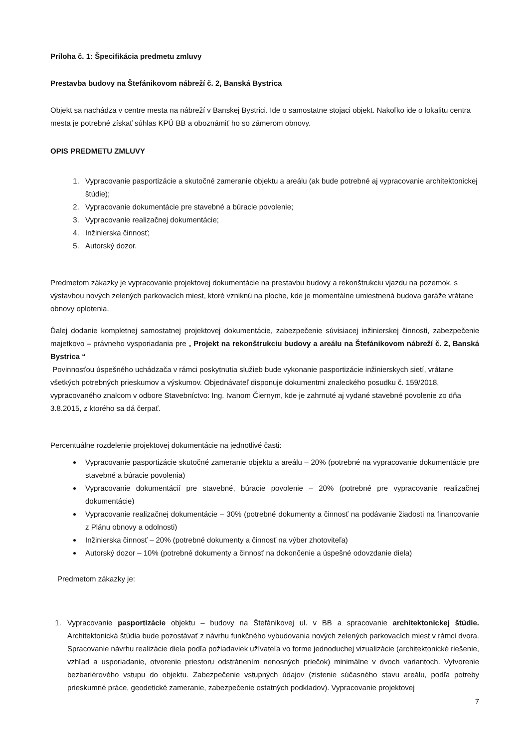Príloha č. 1: Špecifikácia predmetu zmluvy
Prestavba budovy na Štefánikovom nábreží č. 2, Banská Bystrica
Objekt sa nachádza v centre mesta na nábreží v Banskej Bystrici. Ide o samostatne stojaci objekt. Nakoľko ide o lokalitu centra mesta je potrebné získať súhlas KPÚ BB a oboznámiť ho so zámerom obnovy.
OPIS PREDMETU ZMLUVY
1. Vypracovanie pasportizácie a skutočné zameranie objektu a areálu (ak bude potrebné aj vypracovanie architektonickej štúdie);
2. Vypracovanie dokumentácie pre stavebné a búracie povolenie;
3. Vypracovanie realizačnej dokumentácie;
4. Inžinierska činnosť;
5. Autorský dozor.
Predmetom zákazky je vypracovanie projektovej dokumentácie na prestavbu budovy a rekonštrukciu vjazdu na pozemok, s výstavbou nových zelených parkovacích miest, ktoré vzniknú na ploche, kde je momentálne umiestnená budova garáže vrátane obnovy oplotenia.
Ďalej dodanie kompletnej samostatnej projektovej dokumentácie, zabezpečenie súvisiacej inžinierskej činnosti, zabezpečenie majetkovo – právneho vysporiadania pre „ Projekt na rekonštrukciu budovy a areálu na Štefánikovom nábreží č. 2, Banská Bystrica “
Povinnosťou úspešného uchádzača v rámci poskytnutia služieb bude vykonanie pasportizácie inžinierskych sietí, vrátane všetkých potrebných prieskumov a výskumov. Objednávateľ disponuje dokumentmi znaleckého posudku č. 159/2018, vypracovaného znalcom v odbore Stavebníctvo: Ing. Ivanom Čiernym, kde je zahrnuté aj vydané stavebné povolenie zo dňa 3.8.2015, z ktorého sa dá čerpať.
Percentuálne rozdelenie projektovej dokumentácie na jednotlivé časti:
Vypracovanie pasportizácie skutočné zameranie objektu a areálu – 20% (potrebné na vypracovanie dokumentácie pre stavebné a búracie povolenia)
Vypracovanie dokumentácií pre stavebné, búracie povolenie – 20% (potrebné pre vypracovanie realizačnej dokumentácie)
Vypracovanie realizačnej dokumentácie – 30% (potrebné dokumenty a činnosť na podávanie žiadosti na financovanie z Plánu obnovy a odolnosti)
Inžinierska činnosť – 20% (potrebné dokumenty a činnosť na výber zhotoviteľa)
Autorský dozor – 10% (potrebné dokumenty a činnosť na dokončenie a úspešné odovzdanie diela)
Predmetom zákazky je:
1. Vypracovanie pasportizácie objektu – budovy na Štefánikovej ul. v BB a spracovanie architektonickej štúdie. Architektonická štúdia bude pozostávať z návrhu funkčného vybudovania nových zelených parkovacích miest v rámci dvora. Spracovanie návrhu realizácie diela podľa požiadaviek užívateľa vo forme jednoduchej vizualizácie (architektonické riešenie, vzhľad a usporiadanie, otvorenie priestoru odstránením nenosných priečok) minimálne v dvoch variantoch. Vytvorenie bezbariérového vstupu do objektu. Zabezpečenie vstupných údajov (zistenie súčasného stavu areálu, podľa potreby prieskumné práce, geodetické zameranie, zabezpečenie ostatných podkladov). Vypracovanie projektovej
7